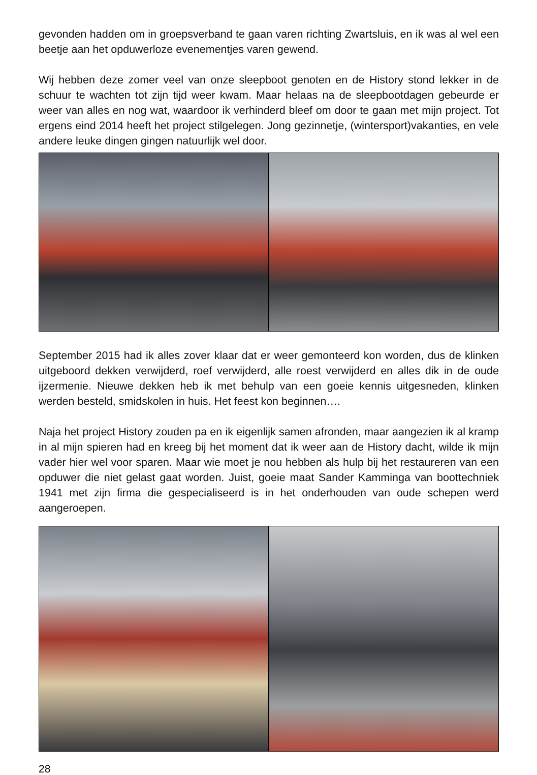gevonden hadden om in groepsverband te gaan varen richting Zwartsluis, en ik was al wel een beetje aan het opduwerloze evenementjes varen gewend.
Wij hebben deze zomer veel van onze sleepboot genoten en de History stond lekker in de schuur te wachten tot zijn tijd weer kwam. Maar helaas na de sleepbootdagen gebeurde er weer van alles en nog wat, waardoor ik verhinderd bleef om door te gaan met mijn project. Tot ergens eind 2014 heeft het project stilgelegen. Jong gezinnetje, (wintersport)vakanties, en vele andere leuke dingen gingen natuurlijk wel door.
September 2015 had ik alles zover klaar dat er weer gemonteerd kon worden, dus de klinken uitgeboord dekken verwijderd, roef verwijderd, alle roest verwijderd en alles dik in de oude ijzermenie. Nieuwe dekken heb ik met behulp van een goeie kennis uitgesneden, klinken werden besteld, smidskolen in huis. Het feest kon beginnen….
Naja het project History zouden pa en ik eigenlijk samen afronden, maar aangezien ik al kramp in al mijn spieren had en kreeg bij het moment dat ik weer aan de History dacht, wilde ik mijn vader hier wel voor sparen. Maar wie moet je nou hebben als hulp bij het restaureren van een opduwer die niet gelast gaat worden. Juist, goeie maat Sander Kamminga van boottechniek 1941 met zijn firma die gespecialiseerd is in het onderhouden van oude schepen werd aangeroepen.
28